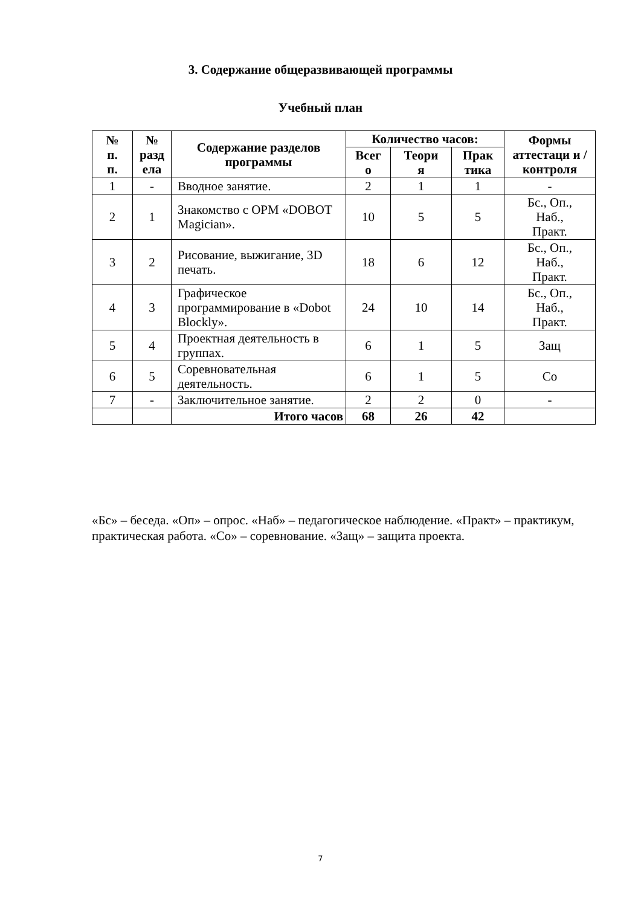3. Содержание общеразвивающей программы
Учебный план
| № п. п. | № разд ела | Содержание разделов программы | Количество часов: | | | Формы аттестаци и / контроля |
| --- | --- | --- | --- | --- | --- | --- |
| | | | Всег о | Теори я | Прак тика | |
| 1 | - | Вводное занятие. | 2 | 1 | 1 | - |
| 2 | 1 | Знакомство с ОРМ «DOBOT Magician». | 10 | 5 | 5 | Бс., Оп., Наб., Практ. |
| 3 | 2 | Рисование, выжигание, 3D печать. | 18 | 6 | 12 | Бс., Оп., Наб., Практ. |
| 4 | 3 | Графическое программирование в «Dobot Blockly». | 24 | 10 | 14 | Бс., Оп., Наб., Практ. |
| 5 | 4 | Проектная деятельность в группах. | 6 | 1 | 5 | Защ |
| 6 | 5 | Соревновательная деятельность. | 6 | 1 | 5 | Со |
| 7 | - | Заключительное занятие. | 2 | 2 | 0 | - |
| | | Итого часов | 68 | 26 | 42 | |
«Бс» – беседа. «Оп» – опрос. «Наб» – педагогическое наблюдение. «Практ» – практикум, практическая работа. «Со» – соревнование. «Защ» – защита проекта.
7